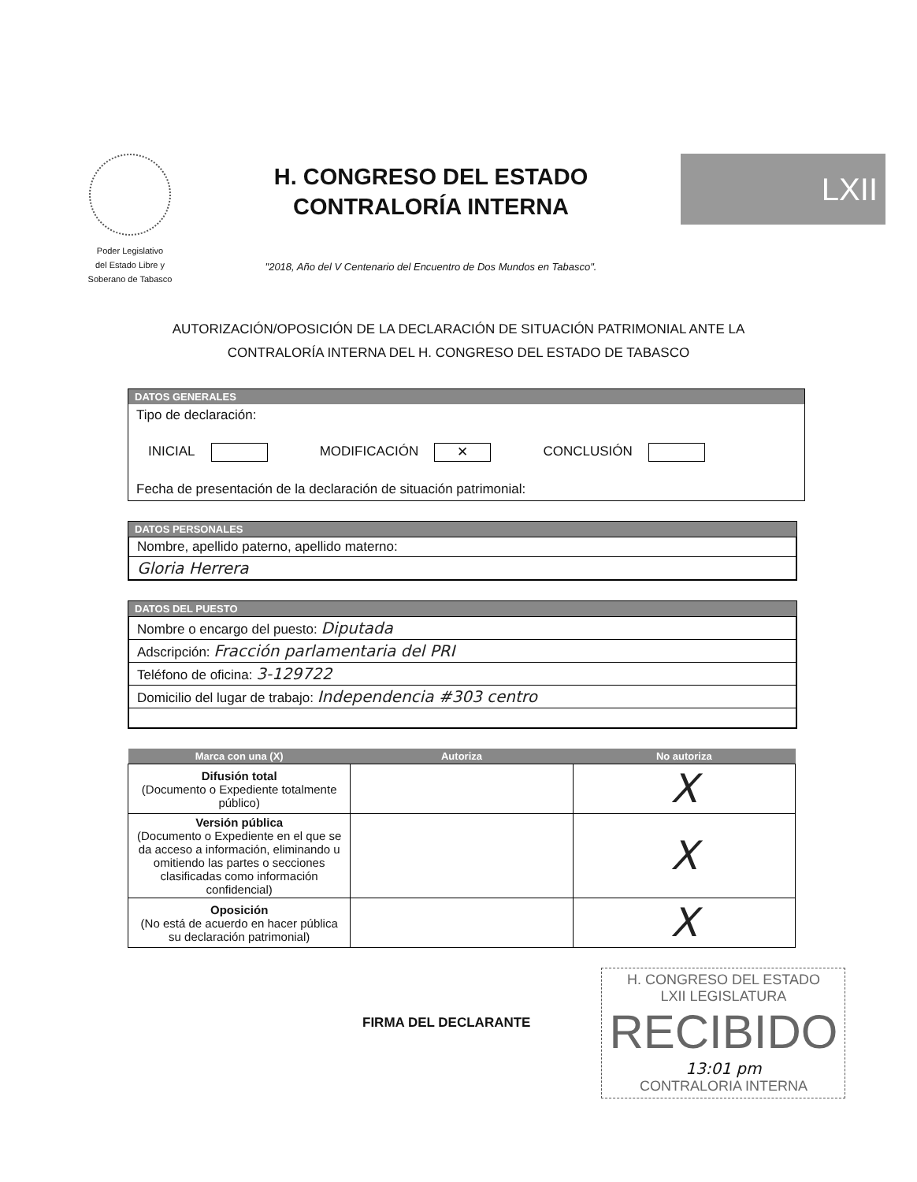Poder Legislativo
del Estado Libre y
Soberano de Tabasco
H. CONGRESO DEL ESTADO
CONTRALORÍA INTERNA
"2018, Año del V Centenario del Encuentro de Dos Mundos en Tabasco".
LXII
AUTORIZACIÓN/OPOSICIÓN DE LA DECLARACIÓN DE SITUACIÓN PATRIMONIAL ANTE LA
CONTRALORÍA INTERNA DEL H. CONGRESO DEL ESTADO DE TABASCO
DATOS GENERALES
Tipo de declaración:
INICIAL MODIFICACIÓN ✕ CONCLUSIÓN
Fecha de presentación de la declaración de situación patrimonial:
DATOS PERSONALES
| Nombre, apellido paterno, apellido materno: |
| Gloria Herrera |
DATOS DEL PUESTO
| Nombre o encargo del puesto: Diputada |
| Adscripción: Fracción parlamentaria del PRI |
| Teléfono de oficina: 3-129722 |
| Domicilio del lugar de trabajo: Independencia #303 centro |
| Marca con una (X) | Autoriza | No autoriza |
| --- | --- | --- |
| Difusión total (Documento o Expediente totalmente público) | | X |
| Versión pública (Documento o Expediente en el que se da acceso a información, eliminando u omitiendo las partes o secciones clasificadas como información confidencial) | | X |
| Oposición (No está de acuerdo en hacer pública su declaración patrimonial) | | X |
FIRMA DEL DECLARANTE
H. CONGRESO DEL ESTADO
LXII LEGISLATURA
RECIBIDO
13:01 pm
CONTRALORIA INTERNA